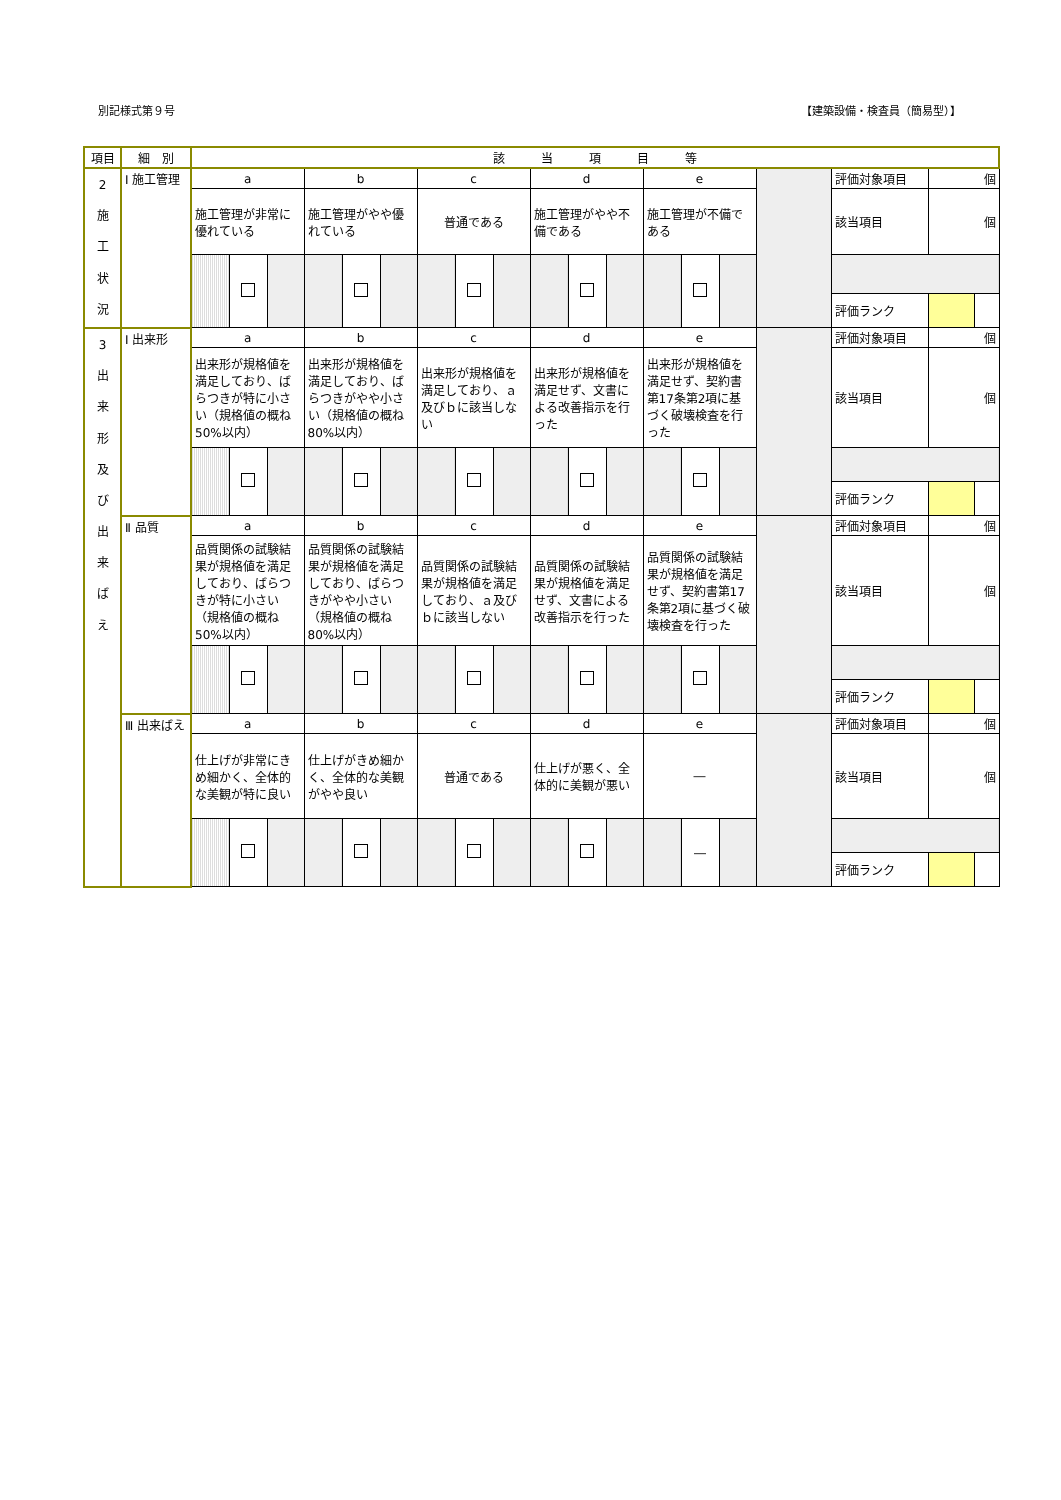別記様式第９号 【建築設備・検査員（簡易型）】
| 項目 | 細 別 | 該 当 項 目 等 | | | | | | | | | | | | | | | | | | |
| --- | --- | --- | --- | --- | --- | --- | --- | --- | --- | --- | --- | --- | --- | --- | --- | --- | --- | --- | --- | --- |
| 2 施 工 状 況 | Ⅰ 施工管理 | a | | | b | | | c | | | d | | | e | | | | 評価対象項目 | 個 | |
| | | 施工管理が非常に優れている | | | 施工管理がやや優れている | | | 普通である | | | 施工管理がやや不備である | | | 施工管理が不備である | | | | 該当項目 | 個 | |
| | | | | | | | | | | | | | | | | | | 評価ランク | | |
| 3 出 来 形 及 び 出 来 ば え | Ⅰ 出来形 | a | | | b | | | c | | | d | | | e | | | | 評価対象項目 | 個 | |
| | | 出来形が規格値を満足しており、ばらつきが特に小さい（規格値の概ね50%以内） | | | 出来形が規格値を満足しており、ばらつきがやや小さい（規格値の概ね80%以内） | | | 出来形が規格値を満足しており、ａ及びｂに該当しない | | | 出来形が規格値を満足せず、文書による改善指示を行った | | | 出来形が規格値を満足せず、契約書第17条第2項に基づく破壊検査を行った | | | | 該当項目 | 個 | |
| | | | | | | | | | | | | | | | | | | 評価ランク | | |
| | Ⅱ 品質 | a | | | b | | | c | | | d | | | e | | | | 評価対象項目 | 個 | |
| | | 品質関係の試験結果が規格値を満足しており、ばらつきが特に小さい（規格値の概ね50%以内） | | | 品質関係の試験結果が規格値を満足しており、ばらつきがやや小さい（規格値の概ね80%以内） | | | 品質関係の試験結果が規格値を満足しており、ａ及びｂに該当しない | | | 品質関係の試験結果が規格値を満足せず、文書による改善指示を行った | | | 品質関係の試験結果が規格値を満足せず、契約書第17条第2項に基づく破壊検査を行った | | | | 該当項目 | 個 | |
| | | | | | | | | | | | | | | | | | | 評価ランク | | |
| | Ⅲ 出来ばえ | a | | | b | | | c | | | d | | | e | | | | 評価対象項目 | 個 | |
| | | 仕上げが非常にきめ細かく、全体的な美観が特に良い | | | 仕上げがきめ細かく、全体的な美観がやや良い | | | 普通である | | | 仕上げが悪く、全体的に美観が悪い | | | ― | | | | 該当項目 | 個 | |
| | | | | | | | | | | | | | | | ― | | | | | |
| | | | | | | | | | | | | | | | | | | 評価ランク | | |